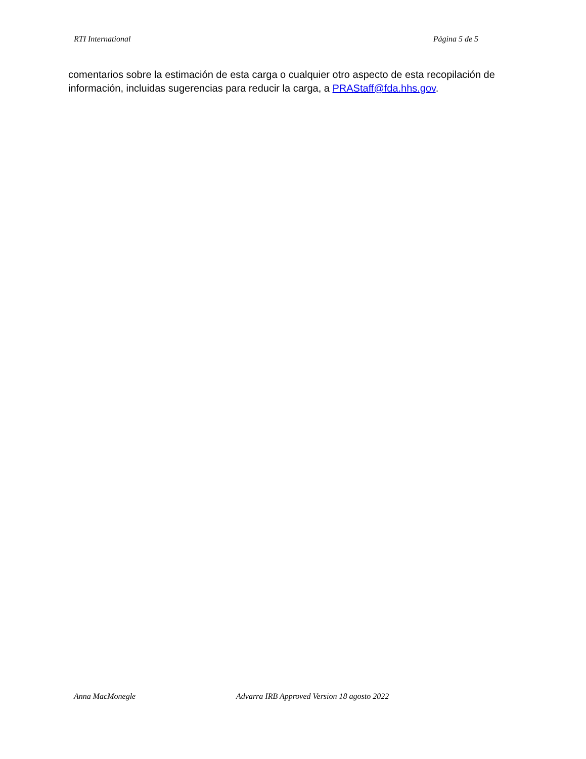RTI International Página 5 de 5
comentarios sobre la estimación de esta carga o cualquier otro aspecto de esta recopilación de información, incluidas sugerencias para reducir la carga, a PRAStaff@fda.hhs.gov.
Anna MacMonegle Advarra IRB Approved Version 18 agosto 2022